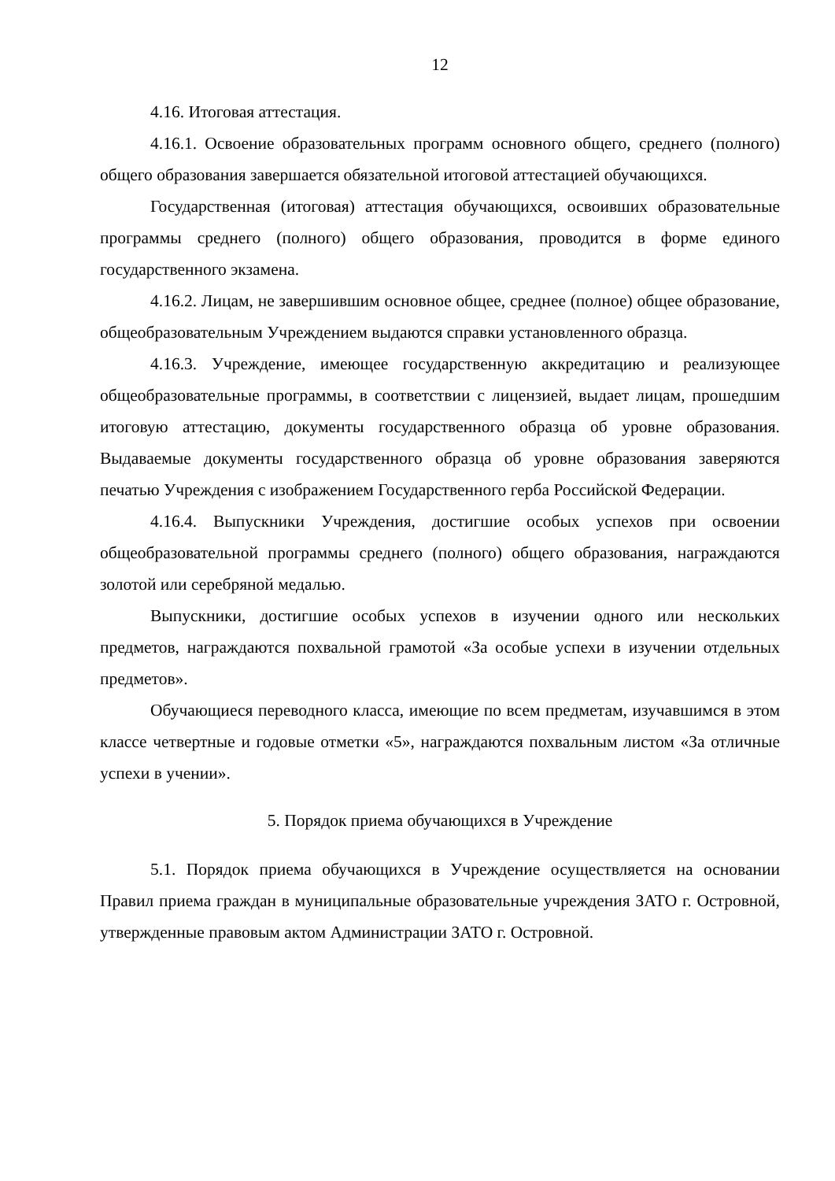12
4.16. Итоговая аттестация.
4.16.1. Освоение образовательных программ основного общего, среднего (полного) общего образования завершается обязательной итоговой аттестацией обучающихся.
Государственная (итоговая) аттестация обучающихся, освоивших образовательные программы среднего (полного) общего образования, проводится в форме единого государственного экзамена.
4.16.2. Лицам, не завершившим основное общее, среднее (полное) общее образование, общеобразовательным Учреждением выдаются справки установленного образца.
4.16.3. Учреждение, имеющее государственную аккредитацию и реализующее общеобразовательные программы, в соответствии с лицензией, выдает лицам, прошедшим итоговую аттестацию, документы государственного образца об уровне образования. Выдаваемые документы государственного образца об уровне образования заверяются печатью Учреждения с изображением Государственного герба Российской Федерации.
4.16.4. Выпускники Учреждения, достигшие особых успехов при освоении общеобразовательной программы среднего (полного) общего образования, награждаются золотой или серебряной медалью.
Выпускники, достигшие особых успехов в изучении одного или нескольких предметов, награждаются похвальной грамотой «За особые успехи в изучении отдельных предметов».
Обучающиеся переводного класса, имеющие по всем предметам, изучавшимся в этом классе четвертные и годовые отметки «5», награждаются похвальным листом «За отличные успехи в учении».
5. Порядок приема обучающихся в Учреждение
5.1. Порядок приема обучающихся в Учреждение осуществляется на основании Правил приема граждан в муниципальные образовательные учреждения ЗАТО г. Островной, утвержденные правовым актом Администрации ЗАТО г. Островной.